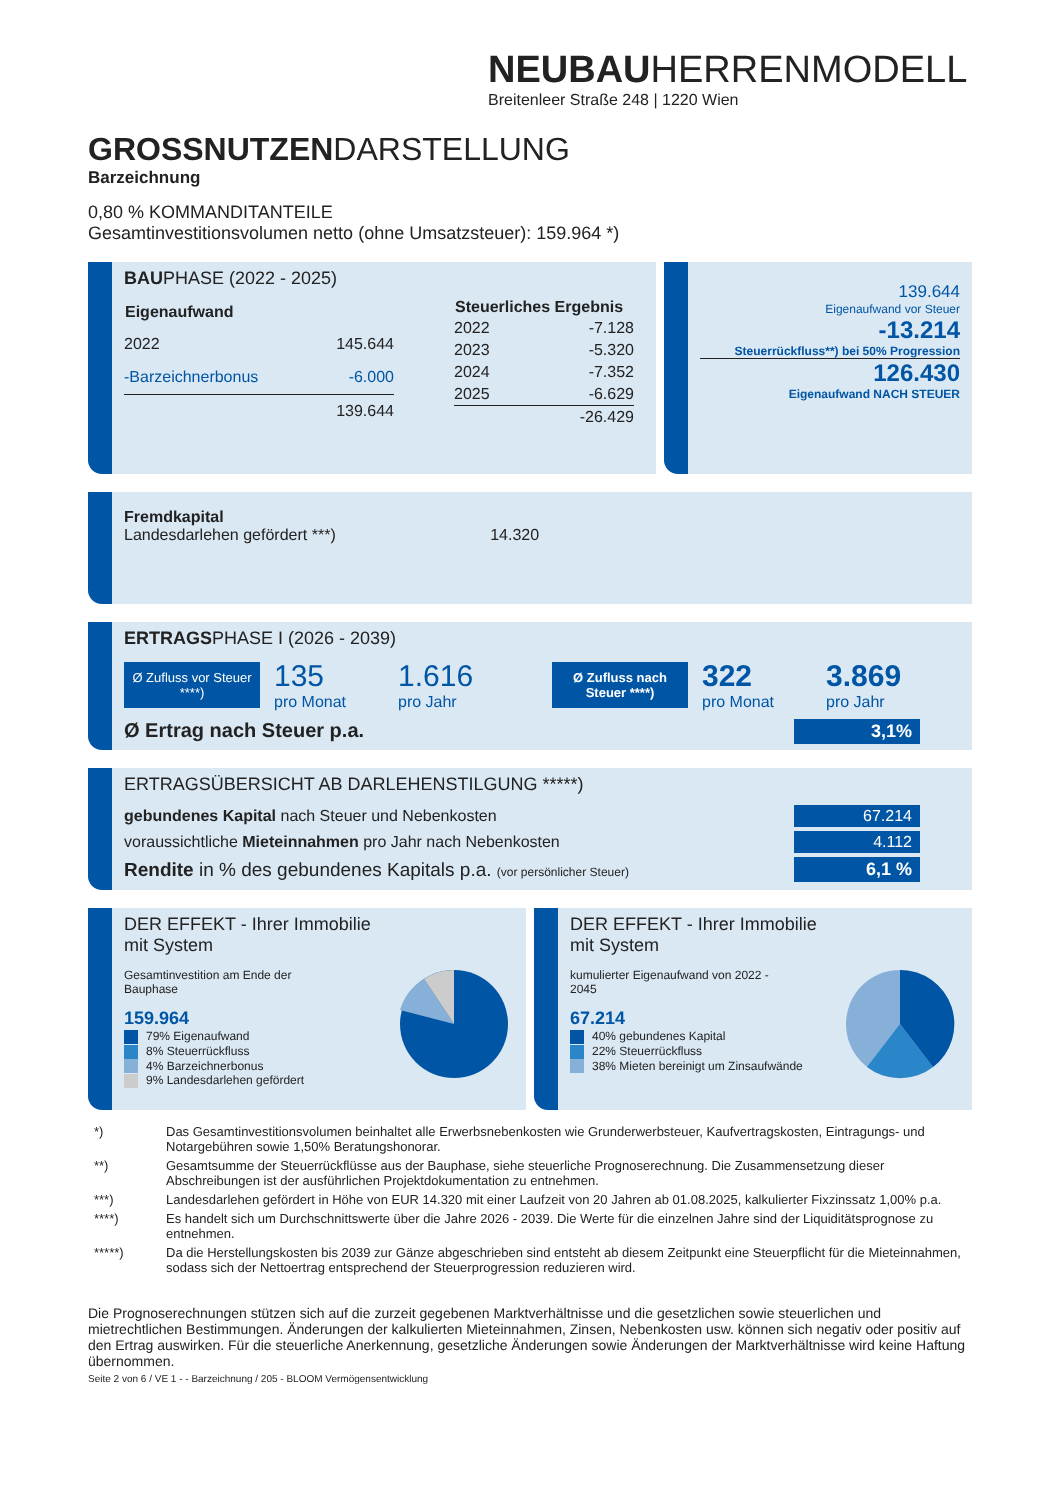NEUBAUHERRENMODELL
Breitenleer Straße 248 | 1220 Wien
GROSSNUTZENDARSTELLUNG
Barzeichnung
0,80 % KOMMANDITANTEILE
Gesamtinvestitionsvolumen netto (ohne Umsatzsteuer): 159.964 *)
BAUPHASE (2022 - 2025)
| Eigenaufwand | |
| --- | --- |
| 2022 | 145.644 |
| -Barzeichnerbonus | -6.000 |
| | 139.644 |
| Steuerliches Ergebnis | |
| --- | --- |
| 2022 | -7.128 |
| 2023 | -5.320 |
| 2024 | -7.352 |
| 2025 | -6.629 |
| | -26.429 |
139.644
Eigenaufwand vor Steuer
-13.214
Steuerrückfluss**) bei 50% Progression
126.430
Eigenaufwand NACH STEUER
Fremdkapital
Landesdarlehen gefördert ***) 14.320
ERTRAGSPHASE I (2026 - 2039)
Ø Zufluss vor Steuer ****)
135
pro Monat
1.616
pro Jahr
Ø Zufluss nach Steuer ****)
322
pro Monat
3.869
pro Jahr
Ø Ertrag nach Steuer p.a. 3,1%
ERTRAGSÜBERSICHT AB DARLEHENSTILGUNG *****)
| gebundenes Kapital nach Steuer und Nebenkosten | 67.214 |
| voraussichtliche Mieteinnahmen pro Jahr nach Nebenkosten | 4.112 |
| Rendite in % des gebundenes Kapitals p.a. (vor persönlicher Steuer) | 6,1 % |
DER EFFEKT - Ihrer Immobilie mit System
Gesamtinvestition am Ende der
Bauphase
159.964
79% Eigenaufwand
8% Steuerrückfluss
4% Barzeichnerbonus
9% Landesdarlehen gefördert
DER EFFEKT - Ihrer Immobilie mit System
kumulierter Eigenaufwand von 2022 -
2045
67.214
40% gebundenes Kapital
22% Steuerrückfluss
38% Mieten bereinigt um Zinsaufwände
| *) | Das Gesamtinvestitionsvolumen beinhaltet alle Erwerbsnebenkosten wie Grunderwerbsteuer, Kaufvertragskosten, Eintragungs- und Notargebühren sowie 1,50% Beratungshonorar. |
| **) | Gesamtsumme der Steuerrückflüsse aus der Bauphase, siehe steuerliche Prognoserechnung. Die Zusammensetzung dieser Abschreibungen ist der ausführlichen Projektdokumentation zu entnehmen. |
| ***) | Landesdarlehen gefördert in Höhe von EUR 14.320 mit einer Laufzeit von 20 Jahren ab 01.08.2025, kalkulierter Fixzinssatz 1,00% p.a. |
| ****) | Es handelt sich um Durchschnittswerte über die Jahre 2026 - 2039. Die Werte für die einzelnen Jahre sind der Liquiditätsprognose zu entnehmen. |
| *****) | Da die Herstellungskosten bis 2039 zur Gänze abgeschrieben sind entsteht ab diesem Zeitpunkt eine Steuerpflicht für die Mieteinnahmen, sodass sich der Nettoertrag entsprechend der Steuerprogression reduzieren wird. |
Die Prognoserechnungen stützen sich auf die zurzeit gegebenen Marktverhältnisse und die gesetzlichen sowie steuerlichen und mietrechtlichen Bestimmungen. Änderungen der kalkulierten Mieteinnahmen, Zinsen, Nebenkosten usw. können sich negativ oder positiv auf den Ertrag auswirken. Für die steuerliche Anerkennung, gesetzliche Änderungen sowie Änderungen der Marktverhältnisse wird keine Haftung übernommen.
Seite 2 von 6 / VE 1 - - Barzeichnung / 205 - BLOOM Vermögensentwicklung